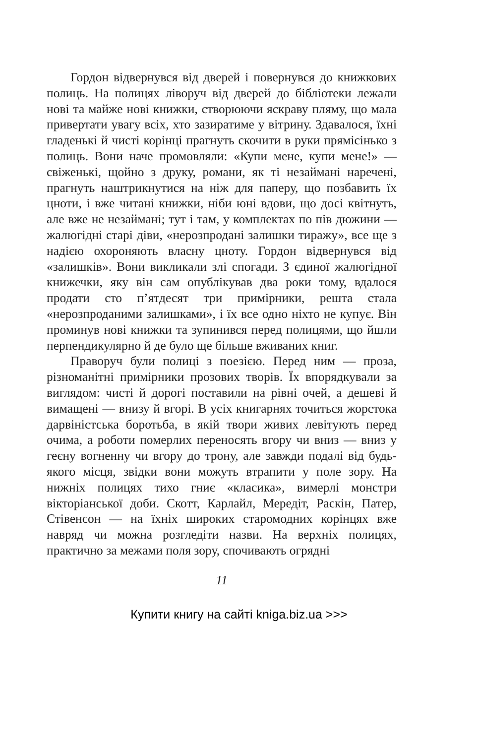Гордон відвернувся від дверей і повернувся до книжкових полиць. На полицях ліворуч від дверей до бібліотеки лежали нові та майже нові книжки, створюючи яскраву пляму, що мала привертати увагу всіх, хто зазиратиме у вітрину. Здавалося, їхні гладенькі й чисті корінці прагнуть скочити в руки прямісінько з полиць. Вони наче промовляли: «Купи мене, купи мене!» — свіженькі, щойно з друку, романи, як ті незаймані наречені, прагнуть наштрикнутися на ніж для паперу, що позбавить їх цноти, і вже читані книжки, ніби юні вдови, що досі квітнуть, але вже не незаймані; тут і там, у комплектах по пів дюжини — жалюгідні старі діви, «нерозпродані залишки тиражу», все ще з надією охороняють власну цноту. Гордон відвернувся від «залишків». Вони викликали злі спогади. З єдиної жалюгідної книжечки, яку він сам опублікував два роки тому, вдалося продати сто п’ятдесят три примірники, решта стала «нерозпроданими залишками», і їх все одно ніхто не купує. Він проминув нові книжки та зупинився перед полицями, що йшли перпендикулярно й де було ще більше вживаних книг.
Праворуч були полиці з поезією. Перед ним — проза, різноманітні примірники прозових творів. Їх впорядкували за виглядом: чисті й дорогі поставили на рівні очей, а дешеві й вимащені — внизу й вгорі. В усіх книгарнях точиться жорстока дарвіністська боротьба, в якій твори живих левітують перед очима, а роботи померлих переносять вгору чи вниз — вниз у геєну вогненну чи вгору до трону, але завжди подалі від будь-якого місця, звідки вони можуть втрапити у поле зору. На нижніх полицях тихо гниє «класика», вимерлі монстри вікторіанської доби. Скотт, Карлайл, Мередіт, Раскін, Патер, Стівенсон — на їхніх широких старомодних корінцях вже навряд чи можна розгледіти назви. На верхніх полицях, практично за межами поля зору, спочивають огрядні
11
Купити книгу на сайті kniga.biz.ua >>>